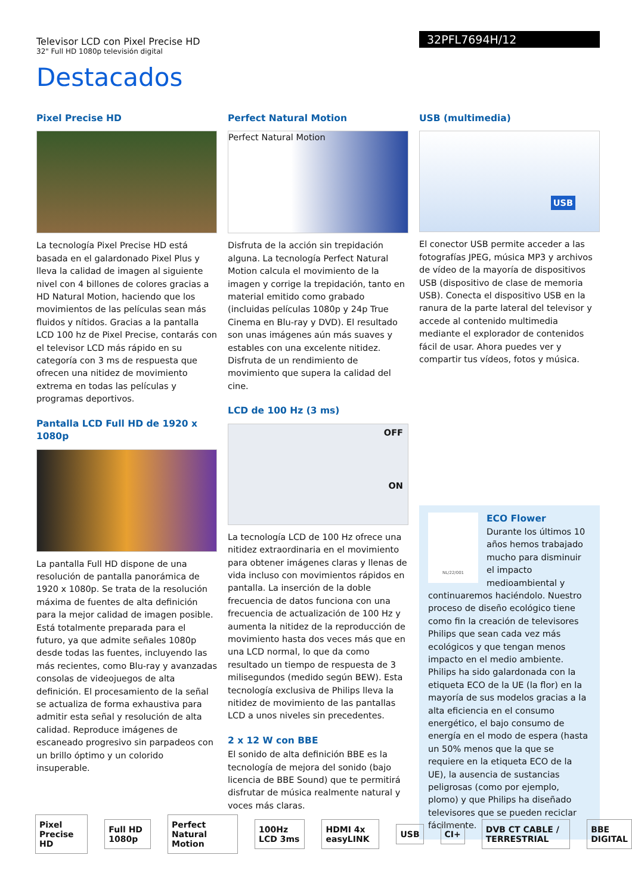Televisor LCD con Pixel Precise HD
32" Full HD 1080p televisión digital
32PFL7694H/12
Destacados
Pixel Precise HD
La tecnología Pixel Precise HD está basada en el galardonado Pixel Plus y lleva la calidad de imagen al siguiente nivel con 4 billones de colores gracias a HD Natural Motion, haciendo que los movimientos de las películas sean más fluidos y nítidos. Gracias a la pantalla LCD 100 hz de Pixel Precise, contarás con el televisor LCD más rápido en su categoría con 3 ms de respuesta que ofrecen una nitidez de movimiento extrema en todas las películas y programas deportivos.
Pantalla LCD Full HD de 1920 x 1080p
La pantalla Full HD dispone de una resolución de pantalla panorámica de 1920 x 1080p. Se trata de la resolución máxima de fuentes de alta definición para la mejor calidad de imagen posible. Está totalmente preparada para el futuro, ya que admite señales 1080p desde todas las fuentes, incluyendo las más recientes, como Blu-ray y avanzadas consolas de videojuegos de alta definición. El procesamiento de la señal se actualiza de forma exhaustiva para admitir esta señal y resolución de alta calidad. Reproduce imágenes de escaneado progresivo sin parpadeos con un brillo óptimo y un colorido insuperable.
Perfect Natural Motion
Perfect Natural Motion
Disfruta de la acción sin trepidación alguna. La tecnología Perfect Natural Motion calcula el movimiento de la imagen y corrige la trepidación, tanto en material emitido como grabado (incluidas películas 1080p y 24p True Cinema en Blu-ray y DVD). El resultado son unas imágenes aún más suaves y estables con una excelente nitidez. Disfruta de un rendimiento de movimiento que supera la calidad del cine.
LCD de 100 Hz (3 ms)
OFF
ON
La tecnología LCD de 100 Hz ofrece una nitidez extraordinaria en el movimiento para obtener imágenes claras y llenas de vida incluso con movimientos rápidos en pantalla. La inserción de la doble frecuencia de datos funciona con una frecuencia de actualización de 100 Hz y aumenta la nitidez de la reproducción de movimiento hasta dos veces más que en una LCD normal, lo que da como resultado un tiempo de respuesta de 3 milisegundos (medido según BEW). Esta tecnología exclusiva de Philips lleva la nitidez de movimiento de las pantallas LCD a unos niveles sin precedentes.
2 x 12 W con BBE
El sonido de alta definición BBE es la tecnología de mejora del sonido (bajo licencia de BBE Sound) que te permitirá disfrutar de música realmente natural y voces más claras.
USB (multimedia)
USB
El conector USB permite acceder a las fotografías JPEG, música MP3 y archivos de vídeo de la mayoría de dispositivos USB (dispositivo de clase de memoria USB). Conecta el dispositivo USB en la ranura de la parte lateral del televisor y accede al contenido multimedia mediante el explorador de contenidos fácil de usar. Ahora puedes ver y compartir tus vídeos, fotos y música.
NL/22/001
ECO Flower
Durante los últimos 10 años hemos trabajado mucho para disminuir el impacto medioambiental y continuaremos haciéndolo. Nuestro proceso de diseño ecológico tiene como fin la creación de televisores Philips que sean cada vez más ecológicos y que tengan menos impacto en el medio ambiente. Philips ha sido galardonada con la etiqueta ECO de la UE (la flor) en la mayoría de sus modelos gracias a la alta eficiencia en el consumo energético, el bajo consumo de energía en el modo de espera (hasta un 50% menos que la que se requiere en la etiqueta ECO de la UE), la ausencia de sustancias peligrosas (como por ejemplo, plomo) y que Philips ha diseñado televisores que se pueden reciclar fácilmente.
Pixel Precise HD Full HD 1080p Perfect Natural Motion 100Hz LCD 3ms HDMI 4x easyLINK USB CI+ DVB CT CABLE / TERRESTRIAL BBE DIGITAL